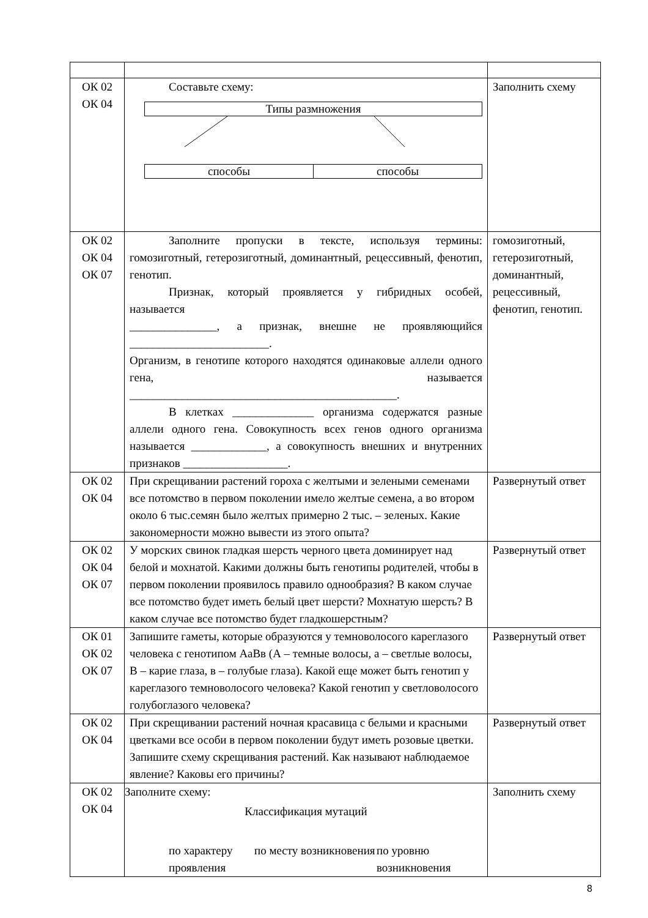| ОК 02 ОК 04 | Составьте схему: Типы размножения способы способы | Заполнить схему |
| ОК 02 ОК 04 ОК 07 | Заполните пропуски в тексте, используя термины: гомозиготный, гетерозиготный, доминантный, рецессивный, фенотип, генотип. Признак, который проявляется у гибридных особей, называется _______________, а признак, внешне не проявляющийся ________________________. Организм, в генотипе которого находятся одинаковые аллели одного гена, называется ______________________________________________. В клетках ______________ организма содержатся разные аллели одного гена. Совокупность всех генов одного организма называется _____________, а совокупность внешних и внутренних признаков __________________. | гомозиготный, гетерозиготный, доминантный, рецессивный, фенотип, генотип. |
| ОК 02 ОК 04 | При скрещивании растений гороха с желтыми и зелеными семенами все потомство в первом поколении имело желтые семена, а во втором около 6 тыс.семян было желтых примерно 2 тыс. – зеленых. Какие закономерности можно вывести из этого опыта? | Развернутый ответ |
| ОК 02 ОК 04 ОК 07 | У морских свинок гладкая шерсть черного цвета доминирует над белой и мохнатой. Какими должны быть генотипы родителей, чтобы в первом поколении проявилось правило однообразия? В каком случае все потомство будет иметь белый цвет шерсти? Мохнатую шерсть? В каком случае все потомство будет гладкошерстным? | Развернутый ответ |
| ОК 01 ОК 02 ОК 07 | Запишите гаметы, которые образуются у темноволосого кареглазого человека с генотипом АаВв (А – темные волосы, а – светлые волосы, В – карие глаза, в – голубые глаза). Какой еще может быть генотип у кареглазого темноволосого человека? Какой генотип у светловолосого голубоглазого человека? | Развернутый ответ |
| ОК 02 ОК 04 | При скрещивании растений ночная красавица с белыми и красными цветками все особи в первом поколении будут иметь розовые цветки. Запишите схему скрещивания растений. Как называют наблюдаемое явление? Каковы его причины? | Развернутый ответ |
| ОК 02 ОК 04 | Заполните схему: Классификация мутаций по характеру проявления по месту возникновения по уровню возникновения | Заполнить схему |
8